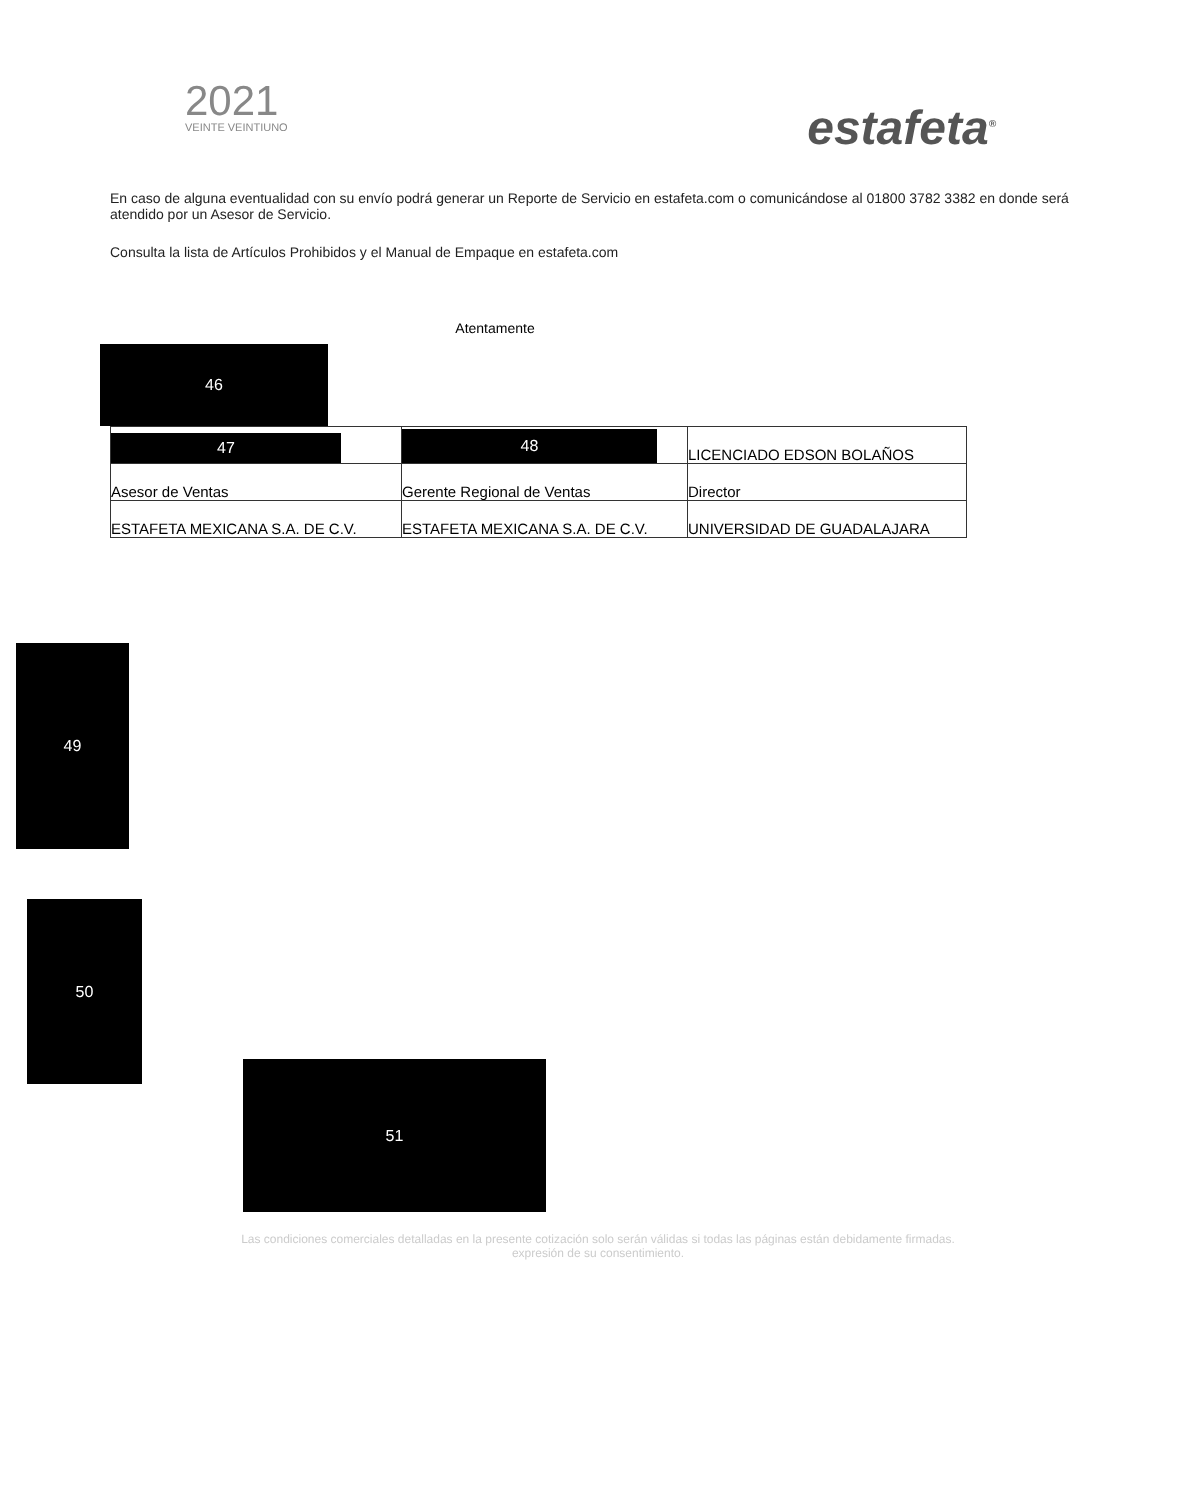2021
VEINTE VEINTIUNO
estafeta<sup>®</sup>
En caso de alguna eventualidad con su envío podrá generar un Reporte de Servicio en estafeta.com o comunicándose al 01800 3782 3382 en donde será atendido por un Asesor de Servicio.
Consulta la lista de Artículos Prohibidos y el Manual de Empaque en estafeta.com
Atentamente
46
| 47 | 48 | LICENCIADO EDSON BOLAÑOS |
| Asesor de Ventas | Gerente Regional de Ventas | Director |
| ESTAFETA MEXICANA S.A. DE C.V. | ESTAFETA MEXICANA S.A. DE C.V. | UNIVERSIDAD DE GUADALAJARA |
49
50
51
Las condiciones comerciales detalladas en la presente cotización solo serán válidas si todas las páginas están debidamente firmadas.
expresión de su consentimiento.